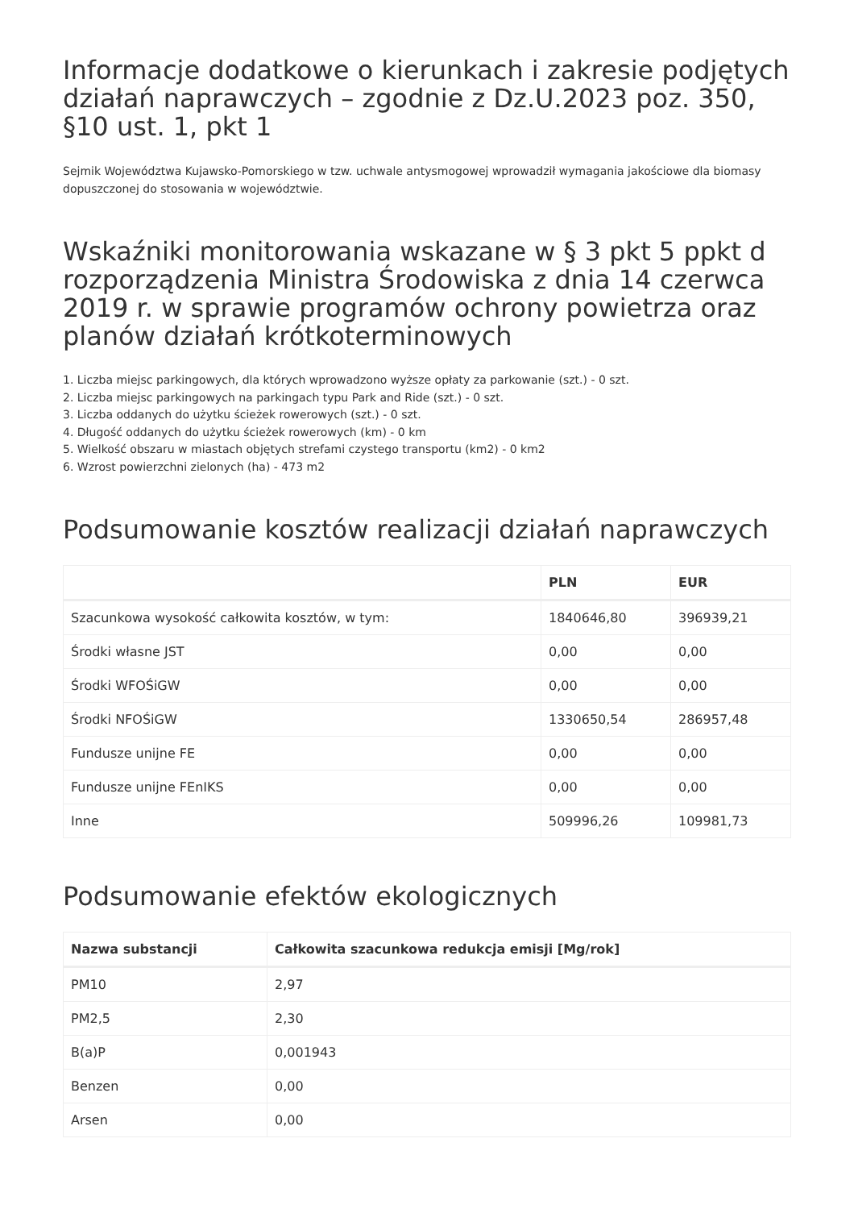Informacje dodatkowe o kierunkach i zakresie podjętych działań naprawczych – zgodnie z Dz.U.2023 poz. 350, §10 ust. 1, pkt 1
Sejmik Województwa Kujawsko-Pomorskiego w tzw. uchwale antysmogowej wprowadził wymagania jakościowe dla biomasy dopuszczonej do stosowania w województwie.
Wskaźniki monitorowania wskazane w § 3 pkt 5 ppkt d rozporządzenia Ministra Środowiska z dnia 14 czerwca 2019 r. w sprawie programów ochrony powietrza oraz planów działań krótkoterminowych
1. Liczba miejsc parkingowych, dla których wprowadzono wyższe opłaty za parkowanie (szt.) - 0 szt.
2. Liczba miejsc parkingowych na parkingach typu Park and Ride (szt.) - 0 szt.
3. Liczba oddanych do użytku ścieżek rowerowych (szt.) - 0 szt.
4. Długość oddanych do użytku ścieżek rowerowych (km) - 0 km
5. Wielkość obszaru w miastach objętych strefami czystego transportu (km2) - 0 km2
6. Wzrost powierzchni zielonych (ha) - 473 m2
Podsumowanie kosztów realizacji działań naprawczych
| | PLN | EUR |
| --- | --- | --- |
| Szacunkowa wysokość całkowita kosztów, w tym: | 1840646,80 | 396939,21 |
| Środki własne JST | 0,00 | 0,00 |
| Środki WFOŚiGW | 0,00 | 0,00 |
| Środki NFOŚiGW | 1330650,54 | 286957,48 |
| Fundusze unijne FE | 0,00 | 0,00 |
| Fundusze unijne FEnIKS | 0,00 | 0,00 |
| Inne | 509996,26 | 109981,73 |
Podsumowanie efektów ekologicznych
| Nazwa substancji | Całkowita szacunkowa redukcja emisji [Mg/rok] |
| --- | --- |
| PM10 | 2,97 |
| PM2,5 | 2,30 |
| B(a)P | 0,001943 |
| Benzen | 0,00 |
| Arsen | 0,00 |